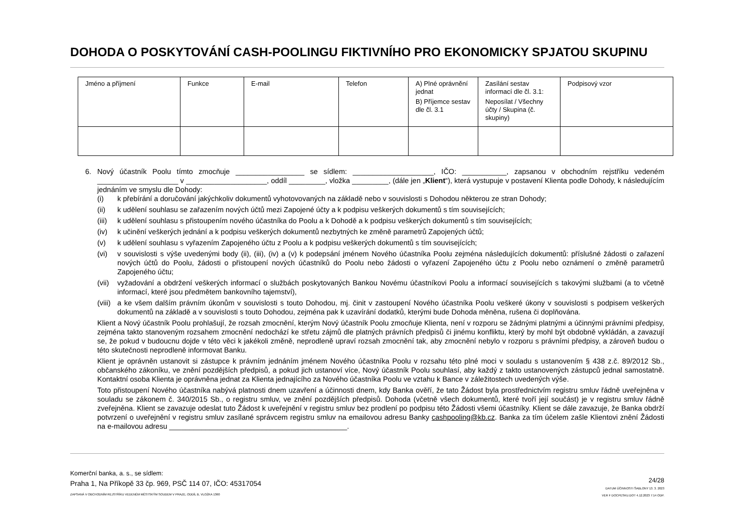DOHODA O POSKYTOVÁNÍ CASH-POOLINGU FIKTIVNÍHO PRO EKONOMICKY SPJATOU SKUPINU
| Jméno a příjmení | Funkce | E-mail | Telefon | A) Plné oprávnění jednat B) Příjemce sestav dle čl. 3.1 | Zasílání sestav informací dle čl. 3.1: Neposílat / Všechny účty / Skupina (č. skupiny) | Podpisový vzor |
6. Nový účastník Poolu tímto zmocňuje _________________ se sídlem: ____________________, IČO: ___________, zapsanou v obchodním rejstříku vedeném ____________________ v ____________________, oddíl _________, vložka _________, (dále jen „Klient“), která vystupuje v postavení Klienta podle Dohody, k následujícím jednáním ve smyslu dle Dohody:
(i) k přebírání a doručování jakýchkoliv dokumentů vyhotovovaných na základě nebo v souvislosti s Dohodou některou ze stran Dohody;
(ii) k udělení souhlasu se zařazením nových účtů mezi Zapojené účty a k podpisu veškerých dokumentů s tím souvisejících;
(iii) k udělení souhlasu s přistoupením nového účastníka do Poolu a k Dohodě a k podpisu veškerých dokumentů s tím souvisejících;
(iv) k učinění veškerých jednání a k podpisu veškerých dokumentů nezbytných ke změně parametrů Zapojených účtů;
(v) k udělení souhlasu s vyřazením Zapojeného účtu z Poolu a k podpisu veškerých dokumentů s tím souvisejících;
(vi) v souvislosti s výše uvedenými body (ii), (iii), (iv) a (v) k podepsání jménem Nového účastníka Poolu zejména následujících dokumentů: příslušné žádosti o zařazení nových účtů do Poolu, žádosti o přistoupení nových účastníků do Poolu nebo žádosti o vyřazení Zapojeného účtu z Poolu nebo oznámení o změně parametrů Zapojeného účtu;
(vii) vyžadování a obdržení veškerých informací o službách poskytovaných Bankou Novému účastníkovi Poolu a informací souvisejících s takovými službami (a to včetně informací, které jsou předmětem bankovního tajemství),
(viii) a ke všem dalším právním úkonům v souvislosti s touto Dohodou, mj. činit v zastoupení Nového účastníka Poolu veškeré úkony v souvislosti s podpisem veškerých dokumentů na základě a v souvislosti s touto Dohodou, zejména pak k uzavírání dodatků, kterými bude Dohoda měněna, rušena či doplňována.
Klient a Nový účastník Poolu prohlašují, že rozsah zmocnění, kterým Nový účastník Poolu zmocňuje Klienta, není v rozporu se žádnými platnými a účinnými právními předpisy, zejména takto stanoveným rozsahem zmocnění nedochází ke střetu zájmů dle platných právních předpisů či jinému konfliktu, který by mohl být obdobně vykládán, a zavazují se, že pokud v budoucnu dojde v této věci k jakékoli změně, neprodleně upraví rozsah zmocnění tak, aby zmocnění nebylo v rozporu s právními předpisy, a zároveň budou o této skutečnosti neprodleně informovat Banku.
Klient je oprávněn ustanovit si zástupce k právním jednáním jménem Nového účastníka Poolu v rozsahu této plné moci v souladu s ustanovením § 438 z.č. 89/2012 Sb., občanského zákoníku, ve znění pozdějších předpisů, a pokud jich ustanoví více, Nový účastník Poolu souhlasí, aby každý z takto ustanovených zástupců jednal samostatně. Kontaktní osoba Klienta je oprávněna jednat za Klienta jednajícího za Nového účastníka Poolu ve vztahu k Bance v záležitostech uvedených výše.
Toto přistoupení Nového účastníka nabývá platnosti dnem uzavření a účinnosti dnem, kdy Banka ověří, že tato Žádost byla prostřednictvím registru smluv řádně uveřejněna v souladu se zákonem č. 340/2015 Sb., o registru smluv, ve znění pozdějších předpisů. Dohoda (včetně všech dokumentů, které tvoří její součást) je v registru smluv řádně zveřejněna. Klient se zavazuje odeslat tuto Žádost k uveřejnění v registru smluv bez prodlení po podpisu této Žádosti všemi účastníky. Klient se dále zavazuje, že Banka obdrží potvrzení o uveřejnění v registru smluv zasílané správcem registru smluv na emailovou adresu Banky cashpooling@kb.cz. Banka za tím účelem zašle Klientovi znění Žádosti na e-mailovou adresu ____________________________________________.
Komerční banka, a. s., se sídlem:
Praha 1, Na Příkopě 33 čp. 969, PSČ 114 07, IČO: 45317054
ZAPSANÁ V OBCHODNÍM REJSTŘÍKU VEDENÉM MĚSTSKÝM SOUDEM V PRAZE, ODDÍL B, VLOŽKA 1360
24/28
DATUM ÚČINNOSTI ŠABLONY 13. 3. 2023
VER F DOCPESKU.DOT 4.12.2023 7:14 ODP.